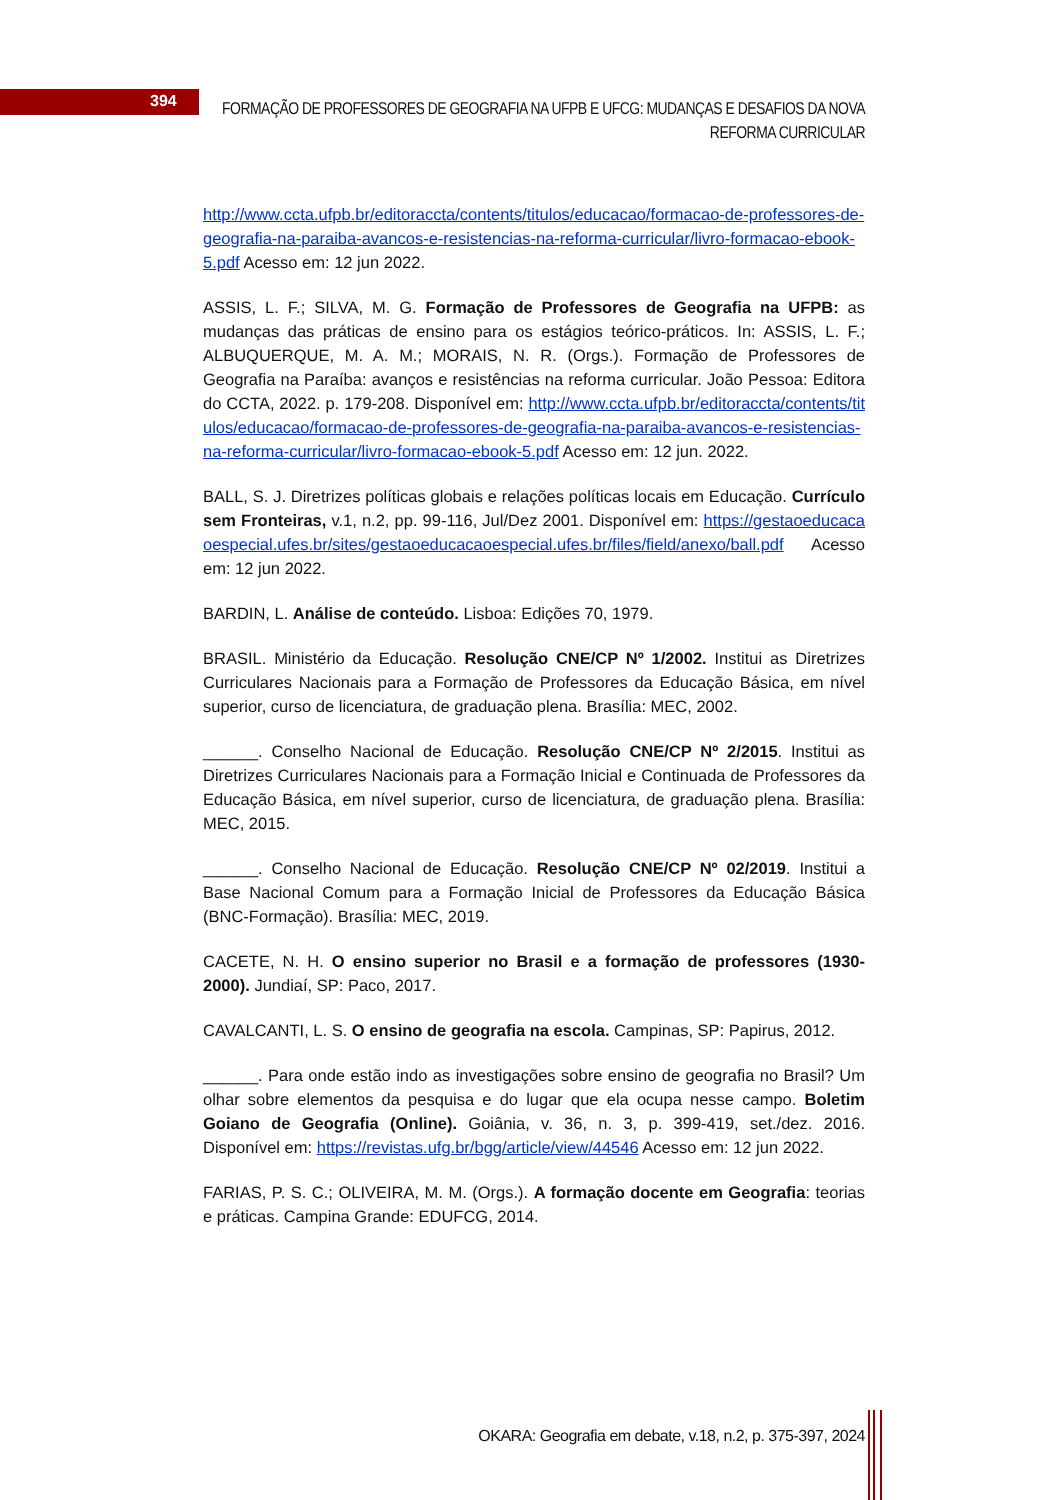394
FORMAÇÃO DE PROFESSORES DE GEOGRAFIA NA UFPB E UFCG: MUDANÇAS E DESAFIOS DA NOVA REFORMA CURRICULAR
http://www.ccta.ufpb.br/editoraccta/contents/titulos/educacao/formacao-de-professores-de-geografia-na-paraiba-avancos-e-resistencias-na-reforma-curricular/livro-formacao-ebook-5.pdf Acesso em: 12 jun 2022.
ASSIS, L. F.; SILVA, M. G. Formação de Professores de Geografia na UFPB: as mudanças das práticas de ensino para os estágios teórico-práticos. In: ASSIS, L. F.; ALBUQUERQUE, M. A. M.; MORAIS, N. R. (Orgs.). Formação de Professores de Geografia na Paraíba: avanços e resistências na reforma curricular. João Pessoa: Editora do CCTA, 2022. p. 179-208. Disponível em: http://www.ccta.ufpb.br/editoraccta/contents/titulos/educacao/formacao-de-professores-de-geografia-na-paraiba-avancos-e-resistencias-na-reforma-curricular/livro-formacao-ebook-5.pdf Acesso em: 12 jun. 2022.
BALL, S. J. Diretrizes políticas globais e relações políticas locais em Educação. Currículo sem Fronteiras, v.1, n.2, pp. 99-116, Jul/Dez 2001. Disponível em: https://gestaoeducacaoespecial.ufes.br/sites/gestaoeducacaoespecial.ufes.br/files/field/anexo/ball.pdf Acesso em: 12 jun 2022.
BARDIN, L. Análise de conteúdo. Lisboa: Edições 70, 1979.
BRASIL. Ministério da Educação. Resolução CNE/CP Nº 1/2002. Institui as Diretrizes Curriculares Nacionais para a Formação de Professores da Educação Básica, em nível superior, curso de licenciatura, de graduação plena. Brasília: MEC, 2002.
______. Conselho Nacional de Educação. Resolução CNE/CP Nº 2/2015. Institui as Diretrizes Curriculares Nacionais para a Formação Inicial e Continuada de Professores da Educação Básica, em nível superior, curso de licenciatura, de graduação plena. Brasília: MEC, 2015.
______. Conselho Nacional de Educação. Resolução CNE/CP Nº 02/2019. Institui a Base Nacional Comum para a Formação Inicial de Professores da Educação Básica (BNC-Formação). Brasília: MEC, 2019.
CACETE, N. H. O ensino superior no Brasil e a formação de professores (1930-2000). Jundiaí, SP: Paco, 2017.
CAVALCANTI, L. S. O ensino de geografia na escola. Campinas, SP: Papirus, 2012.
______. Para onde estão indo as investigações sobre ensino de geografia no Brasil? Um olhar sobre elementos da pesquisa e do lugar que ela ocupa nesse campo. Boletim Goiano de Geografia (Online). Goiânia, v. 36, n. 3, p. 399-419, set./dez. 2016. Disponível em: https://revistas.ufg.br/bgg/article/view/44546 Acesso em: 12 jun 2022.
FARIAS, P. S. C.; OLIVEIRA, M. M. (Orgs.). A formação docente em Geografia: teorias e práticas. Campina Grande: EDUFCG, 2014.
OKARA: Geografia em debate, v.18, n.2, p. 375-397, 2024